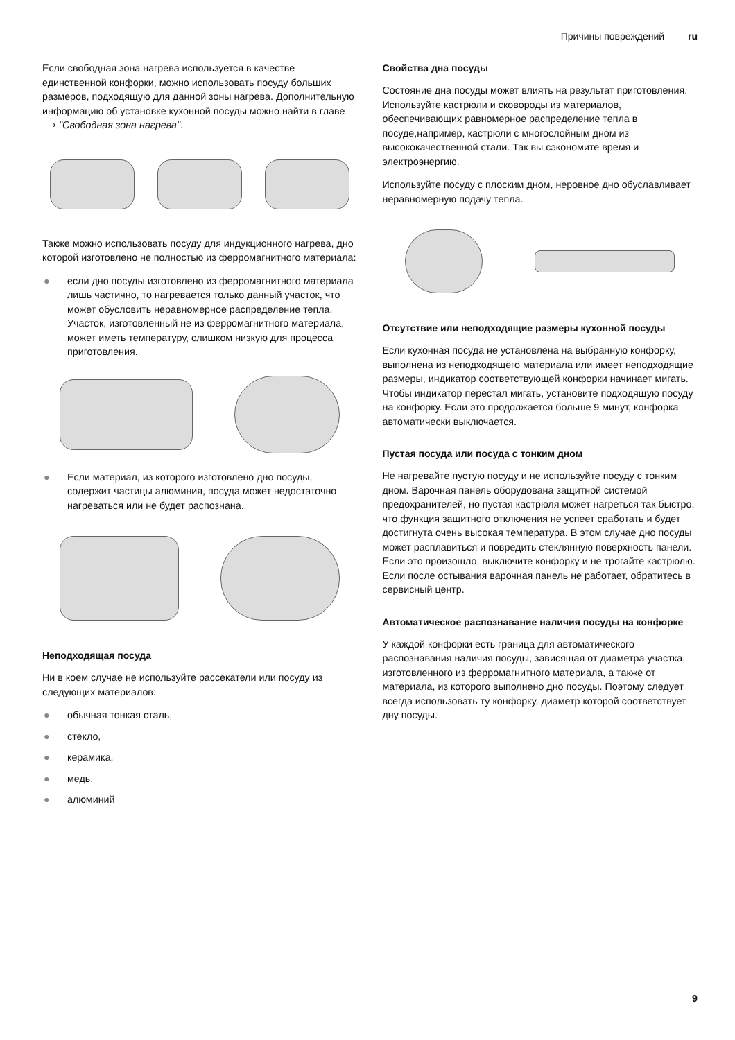Причины повреждений ru
Если свободная зона нагрева используется в качестве единственной конфорки, можно использовать посуду больших размеров, подходящую для данной зоны нагрева. Дополнительную информацию об установке кухонной посуды можно найти в главе ⟶ "Свободная зона нагрева".
Также можно использовать посуду для индукционного нагрева, дно которой изготовлено не полностью из ферромагнитного материала:
● если дно посуды изготовлено из ферромагнитного материала лишь частично, то нагревается только данный участок, что может обусловить неравномерное распределение тепла. Участок, изготовленный не из ферромагнитного материала, может иметь температуру, слишком низкую для процесса приготовления.
● Если материал, из которого изготовлено дно посуды, содержит частицы алюминия, посуда может недостаточно нагреваться или не будет распознана.
Неподходящая посуда
Ни в коем случае не используйте рассекатели или посуду из следующих материалов:
● обычная тонкая сталь,
● стекло,
● керамика,
● медь,
● алюминий
Свойства дна посуды
Состояние дна посуды может влиять на результат приготовления. Используйте кастрюли и сковороды из материалов, обеспечивающих равномерное распределение тепла в посуде,например, кастрюли с многослойным дном из высококачественной стали. Так вы сэкономите время и электроэнергию.
Используйте посуду с плоским дном, неровное дно обуславливает неравномерную подачу тепла.
Отсутствие или неподходящие размеры кухонной посуды
Если кухонная посуда не установлена на выбранную конфорку, выполнена из неподходящего материала или имеет неподходящие размеры, индикатор соответствующей конфорки начинает мигать. Чтобы индикатор перестал мигать, установите подходящую посуду на конфорку. Если это продолжается больше 9 минут, конфорка автоматически выключается.
Пустая посуда или посуда с тонким дном
Не нагревайте пустую посуду и не используйте посуду с тонким дном. Варочная панель оборудована защитной системой предохранителей, но пустая кастрюля может нагреться так быстро, что функция защитного отключения не успеет сработать и будет достигнута очень высокая температура. В этом случае дно посуды может расплавиться и повредить стеклянную поверхность панели. Если это произошло, выключите конфорку и не трогайте кастрюлю. Если после остывания варочная панель не работает, обратитесь в сервисный центр.
Автоматическое распознавание наличия посуды на конфорке
У каждой конфорки есть граница для автоматического распознавания наличия посуды, зависящая от диаметра участка, изготовленного из ферромагнитного материала, а также от материала, из которого выполнено дно посуды. Поэтому следует всегда использовать ту конфорку, диаметр которой соответствует дну посуды.
9